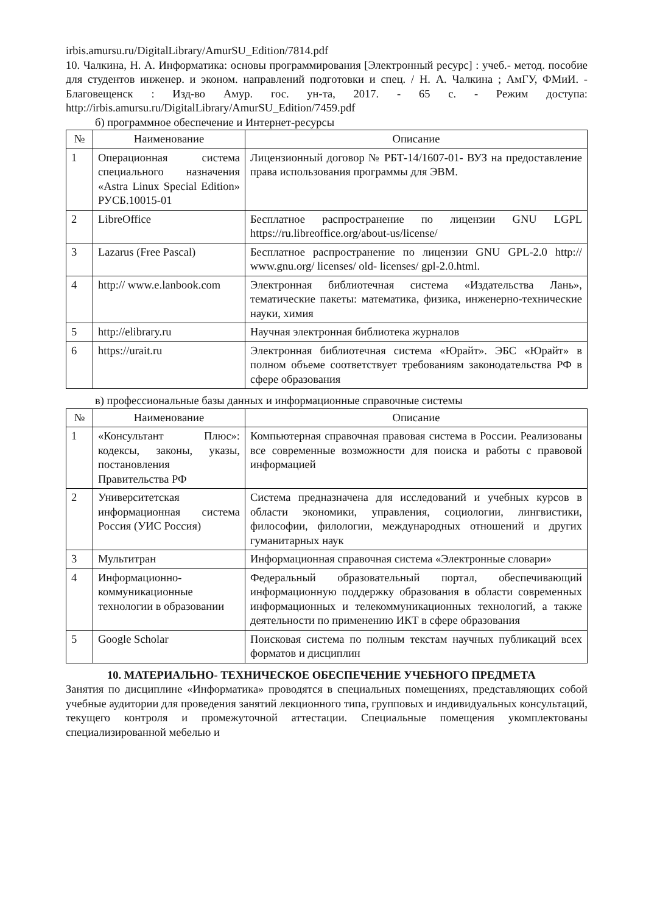irbis.amursu.ru/DigitalLibrary/AmurSU_Edition/7814.pdf
10. Чалкина, Н. А. Информатика: основы программирования [Электронный ресурс] : учеб.- метод. пособие для студентов инженер. и эконом. направлений подготовки и спец. / Н. А. Чалкина ; АмГУ, ФМиИ. - Благовещенск : Изд-во Амур. гос. ун-та, 2017. - 65 с. - Режим доступа: http://irbis.amursu.ru/DigitalLibrary/AmurSU_Edition/7459.pdf
б) программное обеспечение и Интернет-ресурсы
| № | Наименование | Описание |
| --- | --- | --- |
| 1 | Операционная система специального назначения «Astra Linux Special Edition» РУСБ.10015-01 | Лицензионный договор № РБТ-14/1607-01- ВУЗ на предоставление права использования программы для ЭВМ. |
| 2 | LibreOffice | Бесплатное распространение по лицензии GNU LGPL https://ru.libreoffice.org/about-us/license/ |
| 3 | Lazarus (Free Pascal) | Бесплатное распространение по лицензии GNU GPL-2.0 http:// www.gnu.org/ licenses/ old- licenses/ gpl-2.0.html. |
| 4 | http:// www.e.lanbook.com | Электронная библиотечная система «Издательства Лань», тематические пакеты: математика, физика, инженерно-технические науки, химия |
| 5 | http://elibrary.ru | Научная электронная библиотека журналов |
| 6 | https://urait.ru | Электронная библиотечная система «Юрайт». ЭБС «Юрайт» в полном объеме соответствует требованиям законодательства РФ в сфере образования |
в) профессиональные базы данных и информационные справочные системы
| № | Наименование | Описание |
| --- | --- | --- |
| 1 | «Консультант Плюс»: кодексы, законы, указы, постановления Правительства РФ | Компьютерная справочная правовая система в России. Реализованы все современные возможности для поиска и работы с правовой информацией |
| 2 | Университетская информационная система Россия (УИС Россия) | Система предназначена для исследований и учебных курсов в области экономики, управления, социологии, лингвистики, философии, филологии, международных отношений и других гуманитарных наук |
| 3 | Мультитран | Информационная справочная система «Электронные словари» |
| 4 | Информационно-коммуникационные технологии в образовании | Федеральный образовательный портал, обеспечивающий информационную поддержку образования в области современных информационных и телекоммуникационных технологий, а также деятельности по применению ИКТ в сфере образования |
| 5 | Google Scholar | Поисковая система по полным текстам научных публикаций всех форматов и дисциплин |
10. МАТЕРИАЛЬНО- ТЕХНИЧЕСКОЕ ОБЕСПЕЧЕНИЕ УЧЕБНОГО ПРЕДМЕТА
Занятия по дисциплине «Информатика» проводятся в специальных помещениях, представляющих собой учебные аудитории для проведения занятий лекционного типа, групповых и индивидуальных консультаций, текущего контроля и промежуточной аттестации. Специальные помещения укомплектованы специализированной мебелью и